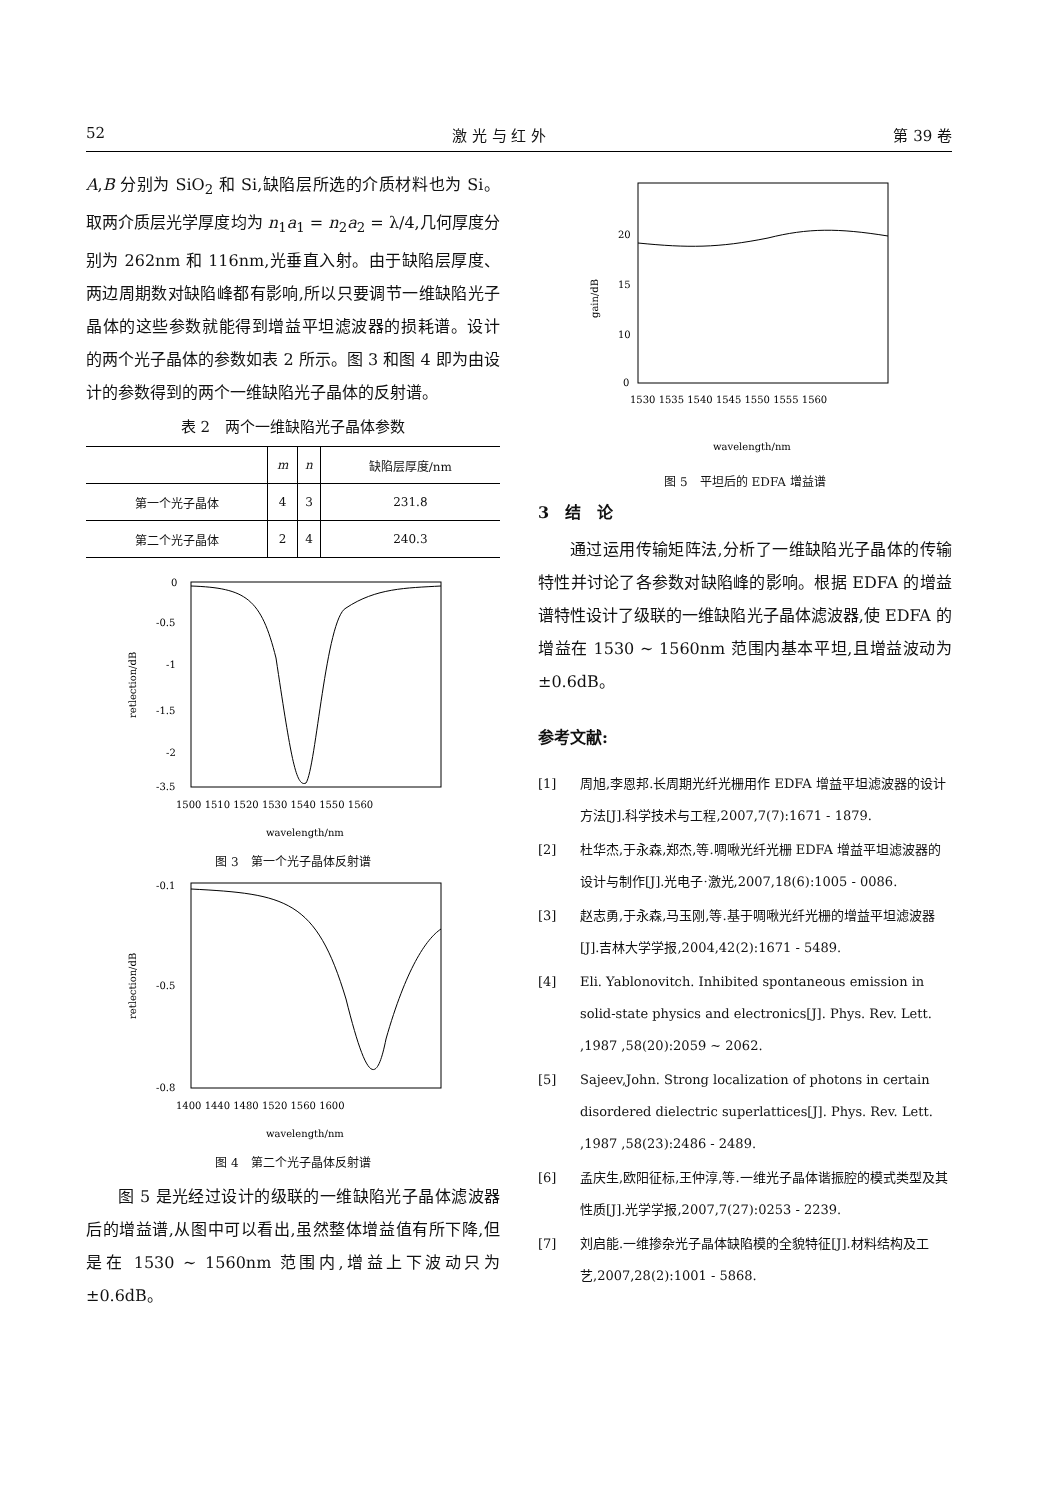52 激 光 与 红 外 第 39 卷
A,B 分别为 SiO<sub>2</sub> 和 Si,缺陷层所选的介质材料也为 Si。取两介质层光学厚度均为 n<sub>1</sub>a<sub>1</sub> = n<sub>2</sub>a<sub>2</sub> = λ/4,几何厚度分别为 262nm 和 116nm,光垂直入射。由于缺陷层厚度、两边周期数对缺陷峰都有影响,所以只要调节一维缺陷光子晶体的这些参数就能得到增益平坦滤波器的损耗谱。设计的两个光子晶体的参数如表 2 所示。图 3 和图 4 即为由设计的参数得到的两个一维缺陷光子晶体的反射谱。
表 2　两个一维缺陷光子晶体参数
| | m | n | 缺陷层厚度/nm |
| --- | --- | --- | --- |
| 第一个光子晶体 | 4 | 3 | 231.8 |
| 第二个光子晶体 | 2 | 4 | 240.3 |
0
-0.5
-1
-1.5
-2
-3.5
1500 1510 1520 1530 1540 1550 1560
wavelength/nm
retlection/dB
图 3　第一个光子晶体反射谱
-0.1
-0.5
-0.8
1400 1440 1480 1520 1560 1600
wavelength/nm
retlection/dB
图 4　第二个光子晶体反射谱
图 5 是光经过设计的级联的一维缺陷光子晶体滤波器后的增益谱,从图中可以看出,虽然整体增益值有所下降,但是在 1530 ~ 1560nm 范围内,增益上下波动只为 ±0.6dB。
20
15
10
0
1530 1535 1540 1545 1550 1555 1560
wavelength/nm
gain/dB
图 5　平坦后的 EDFA 增益谱
3　结　论
通过运用传输矩阵法,分析了一维缺陷光子晶体的传输特性并讨论了各参数对缺陷峰的影响。根据 EDFA 的增益谱特性设计了级联的一维缺陷光子晶体滤波器,使 EDFA 的增益在 1530 ~ 1560nm 范围内基本平坦,且增益波动为 ±0.6dB。
参考文献:
[1] 周旭,李恩邦.长周期光纤光栅用作 EDFA 增益平坦滤波器的设计方法[J].科学技术与工程,2007,7(7):1671 - 1879.
[2] 杜华杰,于永森,郑杰,等.啁啾光纤光栅 EDFA 增益平坦滤波器的设计与制作[J].光电子·激光,2007,18(6):1005 - 0086.
[3] 赵志勇,于永森,马玉刚,等.基于啁啾光纤光栅的增益平坦滤波器[J].吉林大学学报,2004,42(2):1671 - 5489.
[4] Eli. Yablonovitch. Inhibited spontaneous emission in solid-state physics and electronics[J]. Phys. Rev. Lett. ,1987 ,58(20):2059 ~ 2062.
[5] Sajeev,John. Strong localization of photons in certain disordered dielectric superlattices[J]. Phys. Rev. Lett. ,1987 ,58(23):2486 - 2489.
[6] 孟庆生,欧阳征标,王仲淳,等.一维光子晶体谐振腔的模式类型及其性质[J].光学学报,2007,7(27):0253 - 2239.
[7] 刘启能.一维掺杂光子晶体缺陷模的全貌特征[J].材料结构及工艺,2007,28(2):1001 - 5868.